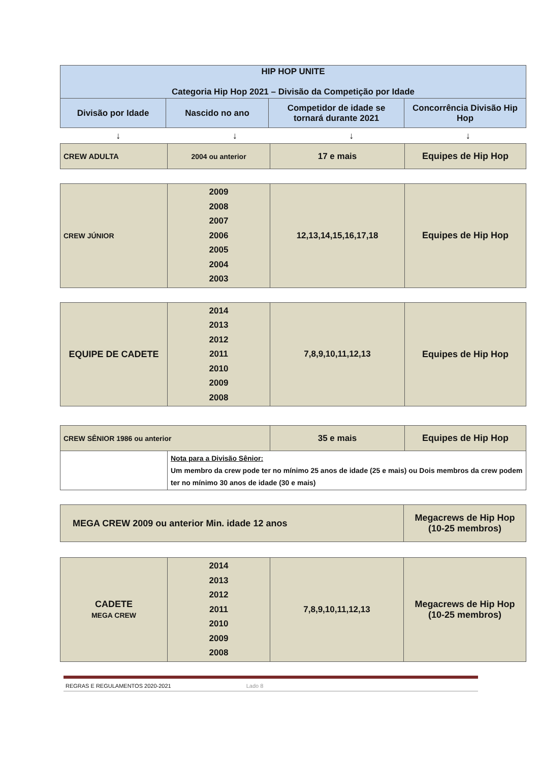| HIP HOP UNITE Categoria Hip Hop 2021 – Divisão da Competição por Idade | | | |
| --- | --- | --- | --- |
| Divisão por Idade | Nascido no ano | Competidor de idade se tornará durante 2021 | Concorrência Divisão Hip Hop |
↓ ↓ ↓ ↓
| CREW ADULTA | 2004 ou anterior | 17 e mais | Equipes de Hip Hop |
| CREW JÚNIOR | 2009 2008 2007 2006 2005 2004 2003 | 12,13,14,15,16,17,18 | Equipes de Hip Hop |
| EQUIPE DE CADETE | 2014 2013 2012 2011 2010 2009 2008 | 7,8,9,10,11,12,13 | Equipes de Hip Hop |
| CREW SÊNIOR 1986 ou anterior | | 35 e mais | Equipes de Hip Hop |
| | Nota para a Divisão Sênior: Um membro da crew pode ter no mínimo 25 anos de idade (25 e mais) ou Dois membros da crew podem ter no mínimo 30 anos de idade (30 e mais) | | |
| MEGA CREW 2009 ou anterior Min. idade 12 anos | Megacrews de Hip Hop (10-25 membros) |
| CADETE MEGA CREW | 2014 2013 2012 2011 2010 2009 2008 | 7,8,9,10,11,12,13 | Megacrews de Hip Hop (10-25 membros) |
REGRAS E REGULAMENTOS 2020-2021 Lado 8